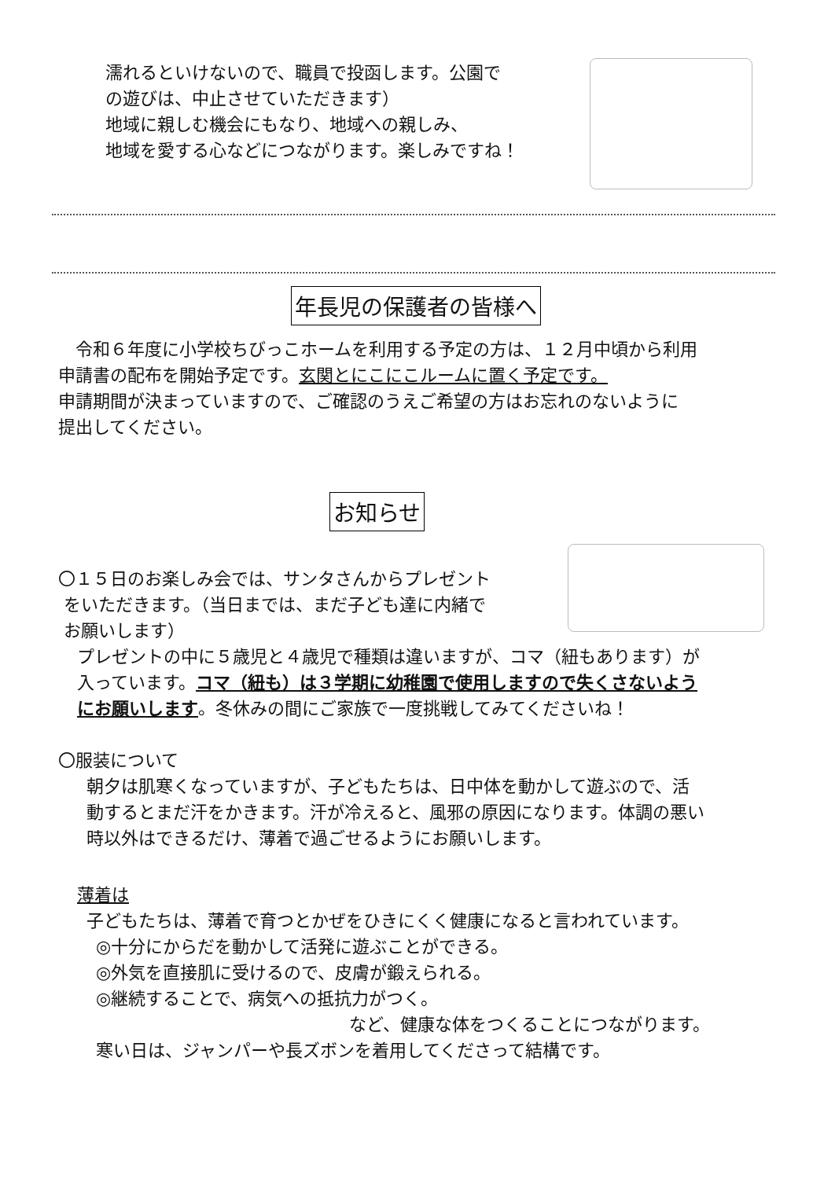濡れるといけないので、職員で投函します。公園で
の遊びは、中止させていただきます）
地域に親しむ機会にもなり、地域への親しみ、
地域を愛する心などにつながります。楽しみですね！
年長児の保護者の皆様へ
　令和６年度に小学校ちびっこホームを利用する予定の方は、１２月中頃から利用
申請書の配布を開始予定です。玄関とにこにこルームに置く予定です。
申請期間が決まっていますので、ご確認のうえご希望の方はお忘れのないように
提出してください。
お知らせ
〇１５日のお楽しみ会では、サンタさんからプレゼント
をいただきます。（当日までは、まだ子ども達に内緒で
お願いします）
プレゼントの中に５歳児と４歳児で種類は違いますが、コマ（紐もあります）が
入っています。コマ（紐も）は３学期に幼稚園で使用しますので失くさないよう
にお願いします。冬休みの間にご家族で一度挑戦してみてくださいね！
〇服装について
朝夕は肌寒くなっていますが、子どもたちは、日中体を動かして遊ぶので、活
動するとまだ汗をかきます。汗が冷えると、風邪の原因になります。体調の悪い
時以外はできるだけ、薄着で過ごせるようにお願いします。
薄着は
子どもたちは、薄着で育つとかぜをひきにくく健康になると言われています。
◎十分にからだを動かして活発に遊ぶことができる。
◎外気を直接肌に受けるので、皮膚が鍛えられる。
◎継続することで、病気への抵抗力がつく。
など、健康な体をつくることにつながります。
寒い日は、ジャンパーや長ズボンを着用してくださって結構です。